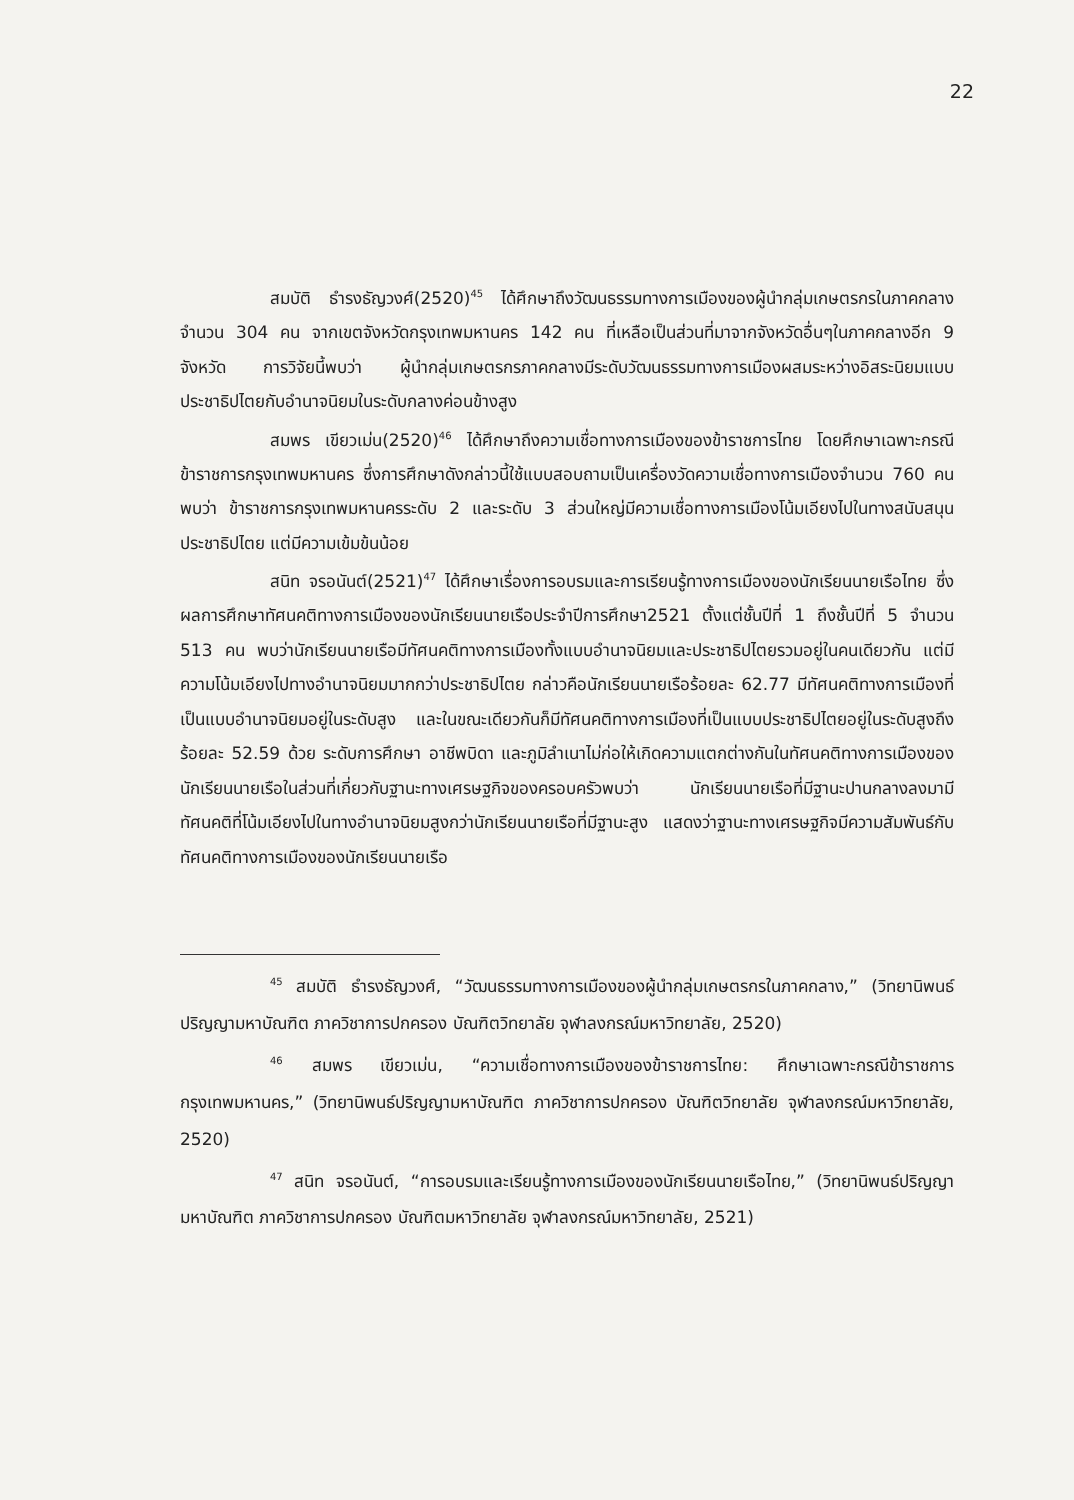22
สมบัติ ธำรงธัญวงศ์(2520)<sup>45</sup> ได้ศึกษาถึงวัฒนธรรมทางการเมืองของผู้นำกลุ่มเกษตรกรในภาคกลาง จำนวน 304 คน จากเขตจังหวัดกรุงเทพมหานคร 142 คน ที่เหลือเป็นส่วนที่มาจากจังหวัดอื่นๆในภาคกลางอีก 9 จังหวัด การวิจัยนี้พบว่า ผู้นำกลุ่มเกษตรกรภาคกลางมีระดับวัฒนธรรมทางการเมืองผสมระหว่างอิสระนิยมแบบประชาธิปไตยกับอำนาจนิยมในระดับกลางค่อนข้างสูง
สมพร เขียวเม่น(2520)<sup>46</sup> ได้ศึกษาถึงความเชื่อทางการเมืองของข้าราชการไทย โดยศึกษาเฉพาะกรณีข้าราชการกรุงเทพมหานคร ซึ่งการศึกษาดังกล่าวนี้ใช้แบบสอบถามเป็นเครื่องวัดความเชื่อทางการเมืองจำนวน 760 คน พบว่า ข้าราชการกรุงเทพมหานครระดับ 2 และระดับ 3 ส่วนใหญ่มีความเชื่อทางการเมืองโน้มเอียงไปในทางสนับสนุนประชาธิปไตย แต่มีความเข้มข้นน้อย
สนิท จรอนันต์(2521)<sup>47</sup> ได้ศึกษาเรื่องการอบรมและการเรียนรู้ทางการเมืองของนักเรียนนายเรือไทย ซึ่งผลการศึกษาทัศนคติทางการเมืองของนักเรียนนายเรือประจำปีการศึกษา2521 ตั้งแต่ชั้นปีที่ 1 ถึงชั้นปีที่ 5 จำนวน 513 คน พบว่านักเรียนนายเรือมีทัศนคติทางการเมืองทั้งแบบอำนาจนิยมและประชาธิปไตยรวมอยู่ในคนเดียวกัน แต่มีความโน้มเอียงไปทางอำนาจนิยมมากกว่าประชาธิปไตย กล่าวคือนักเรียนนายเรือร้อยละ 62.77 มีทัศนคติทางการเมืองที่เป็นแบบอำนาจนิยมอยู่ในระดับสูง และในขณะเดียวกันก็มีทัศนคติทางการเมืองที่เป็นแบบประชาธิปไตยอยู่ในระดับสูงถึงร้อยละ 52.59 ด้วย ระดับการศึกษา อาชีพบิดา และภูมิลำเนาไม่ก่อให้เกิดความแตกต่างกันในทัศนคติทางการเมืองของนักเรียนนายเรือในส่วนที่เกี่ยวกับฐานะทางเศรษฐกิจของครอบครัวพบว่า นักเรียนนายเรือที่มีฐานะปานกลางลงมามีทัศนคติที่โน้มเอียงไปในทางอำนาจนิยมสูงกว่านักเรียนนายเรือที่มีฐานะสูง แสดงว่าฐานะทางเศรษฐกิจมีความสัมพันธ์กับทัศนคติทางการเมืองของนักเรียนนายเรือ
<sup>45</sup> สมบัติ ธำรงธัญวงศ์, “วัฒนธรรมทางการเมืองของผู้นำกลุ่มเกษตรกรในภาคกลาง,” (วิทยานิพนธ์ปริญญามหาบัณฑิต ภาควิชาการปกครอง บัณฑิตวิทยาลัย จุฬาลงกรณ์มหาวิทยาลัย, 2520)
<sup>46</sup> สมพร เขียวเม่น, “ความเชื่อทางการเมืองของข้าราชการไทย: ศึกษาเฉพาะกรณีข้าราชการกรุงเทพมหานคร,” (วิทยานิพนธ์ปริญญามหาบัณฑิต ภาควิชาการปกครอง บัณฑิตวิทยาลัย จุฬาลงกรณ์มหาวิทยาลัย, 2520)
<sup>47</sup> สนิท จรอนันต์, “การอบรมและเรียนรู้ทางการเมืองของนักเรียนนายเรือไทย,” (วิทยานิพนธ์ปริญญามหาบัณฑิต ภาควิชาการปกครอง บัณฑิตมหาวิทยาลัย จุฬาลงกรณ์มหาวิทยาลัย, 2521)